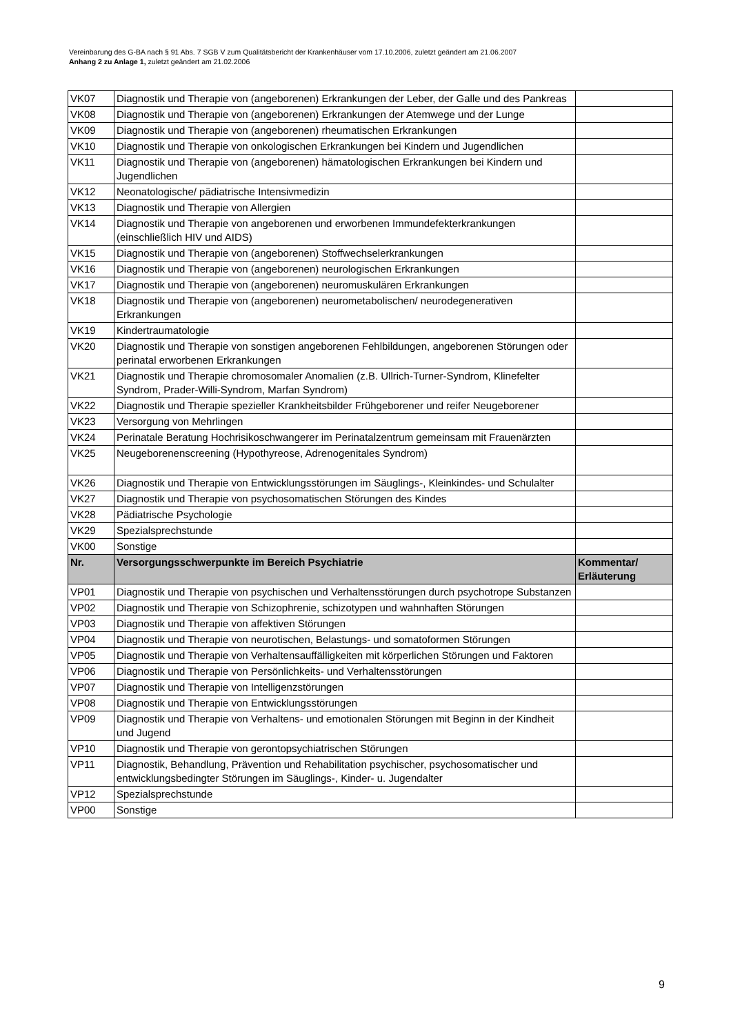Vereinbarung des G-BA nach § 91 Abs. 7 SGB V zum Qualitätsbericht der Krankenhäuser vom 17.10.2006, zuletzt geändert am 21.06.2007
Anhang 2 zu Anlage 1, zuletzt geändert am 21.02.2006
| VK07 | Diagnostik und Therapie von (angeborenen) Erkrankungen der Leber, der Galle und des Pankreas | |
| VK08 | Diagnostik und Therapie von (angeborenen) Erkrankungen der Atemwege und der Lunge | |
| VK09 | Diagnostik und Therapie von (angeborenen) rheumatischen Erkrankungen | |
| VK10 | Diagnostik und Therapie von onkologischen Erkrankungen bei Kindern und Jugendlichen | |
| VK11 | Diagnostik und Therapie von (angeborenen) hämatologischen Erkrankungen bei Kindern und Jugendlichen | |
| VK12 | Neonatologische/ pädiatrische Intensivmedizin | |
| VK13 | Diagnostik und Therapie von Allergien | |
| VK14 | Diagnostik und Therapie von angeborenen und erworbenen Immundefekterkrankungen (einschließlich HIV und AIDS) | |
| VK15 | Diagnostik und Therapie von (angeborenen) Stoffwechselerkrankungen | |
| VK16 | Diagnostik und Therapie von (angeborenen) neurologischen Erkrankungen | |
| VK17 | Diagnostik und Therapie von (angeborenen) neuromuskulären Erkrankungen | |
| VK18 | Diagnostik und Therapie von (angeborenen) neurometabolischen/ neurodegenerativen Erkrankungen | |
| VK19 | Kindertraumatologie | |
| VK20 | Diagnostik und Therapie von sonstigen angeborenen Fehlbildungen, angeborenen Störungen oder perinatal erworbenen Erkrankungen | |
| VK21 | Diagnostik und Therapie chromosomaler Anomalien (z.B. Ullrich-Turner-Syndrom, Klinefelter Syndrom, Prader-Willi-Syndrom, Marfan Syndrom) | |
| VK22 | Diagnostik und Therapie spezieller Krankheitsbilder Frühgeborener und reifer Neugeborener | |
| VK23 | Versorgung von Mehrlingen | |
| VK24 | Perinatale Beratung Hochrisikoschwangerer im Perinatalzentrum gemeinsam mit Frauenärzten | |
| VK25 | Neugeborenenscreening (Hypothyreose, Adrenogenitales Syndrom) | |
| VK26 | Diagnostik und Therapie von Entwicklungsstörungen im Säuglings-, Kleinkindes- und Schulalter | |
| VK27 | Diagnostik und Therapie von psychosomatischen Störungen des Kindes | |
| VK28 | Pädiatrische Psychologie | |
| VK29 | Spezialsprechstunde | |
| VK00 | Sonstige | |
| Nr. | Versorgungsschwerpunkte im Bereich Psychiatrie | Kommentar/ Erläuterung |
| VP01 | Diagnostik und Therapie von psychischen und Verhaltensstörungen durch psychotrope Substanzen | |
| VP02 | Diagnostik und Therapie von Schizophrenie, schizotypen und wahnhaften Störungen | |
| VP03 | Diagnostik und Therapie von affektiven Störungen | |
| VP04 | Diagnostik und Therapie von neurotischen, Belastungs- und somatoformen Störungen | |
| VP05 | Diagnostik und Therapie von Verhaltensauffälligkeiten mit körperlichen Störungen und Faktoren | |
| VP06 | Diagnostik und Therapie von Persönlichkeits- und Verhaltensstörungen | |
| VP07 | Diagnostik und Therapie von Intelligenzstörungen | |
| VP08 | Diagnostik und Therapie von Entwicklungsstörungen | |
| VP09 | Diagnostik und Therapie von Verhaltens- und emotionalen Störungen mit Beginn in der Kindheit und Jugend | |
| VP10 | Diagnostik und Therapie von gerontopsychiatrischen Störungen | |
| VP11 | Diagnostik, Behandlung, Prävention und Rehabilitation psychischer, psychosomatischer und entwicklungsbedingter Störungen im Säuglings-, Kinder- u. Jugendalter | |
| VP12 | Spezialsprechstunde | |
| VP00 | Sonstige | |
9